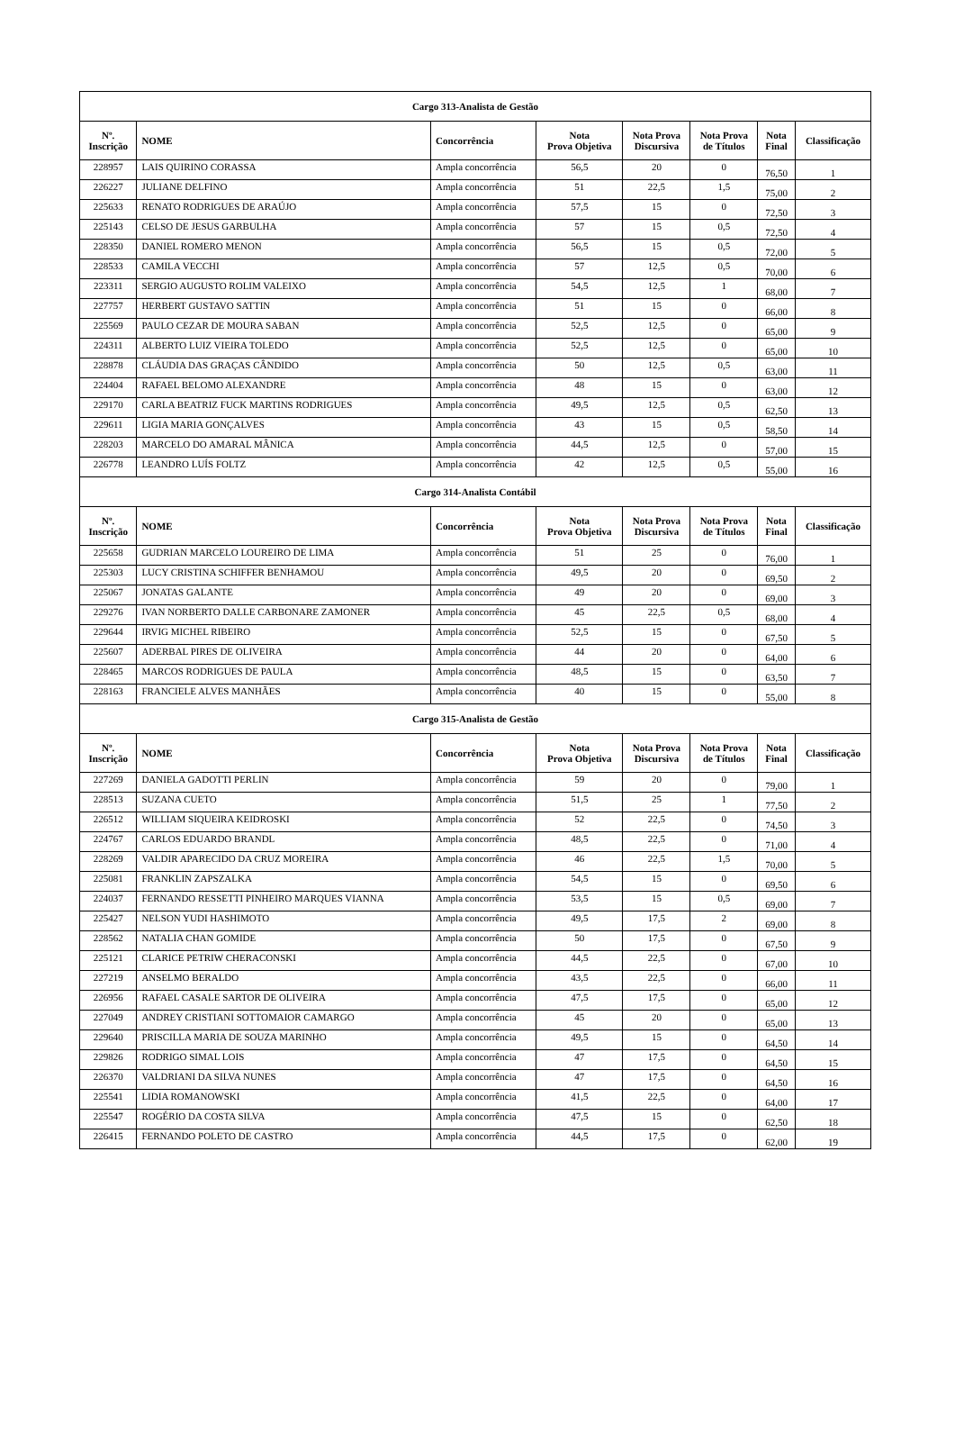| Cargo 313-Analista de Gestão | | | | | | | |
| Nº. Inscrição | NOME | Concorrência | Nota Prova Objetiva | Nota Prova Discursiva | Nota Prova de Títulos | Nota Final | Classificação |
| 228957 | LAIS QUIRINO CORASSA | Ampla concorrência | 56,5 | 20 | 0 | 76,50 | 1 |
| 226227 | JULIANE DELFINO | Ampla concorrência | 51 | 22,5 | 1,5 | 75,00 | 2 |
| 225633 | RENATO RODRIGUES DE ARAÚJO | Ampla concorrência | 57,5 | 15 | 0 | 72,50 | 3 |
| 225143 | CELSO DE JESUS GARBULHA | Ampla concorrência | 57 | 15 | 0,5 | 72,50 | 4 |
| 228350 | DANIEL ROMERO MENON | Ampla concorrência | 56,5 | 15 | 0,5 | 72,00 | 5 |
| 228533 | CAMILA VECCHI | Ampla concorrência | 57 | 12,5 | 0,5 | 70,00 | 6 |
| 223311 | SERGIO AUGUSTO ROLIM VALEIXO | Ampla concorrência | 54,5 | 12,5 | 1 | 68,00 | 7 |
| 227757 | HERBERT GUSTAVO SATTIN | Ampla concorrência | 51 | 15 | 0 | 66,00 | 8 |
| 225569 | PAULO CEZAR DE MOURA SABAN | Ampla concorrência | 52,5 | 12,5 | 0 | 65,00 | 9 |
| 224311 | ALBERTO LUIZ VIEIRA TOLEDO | Ampla concorrência | 52,5 | 12,5 | 0 | 65,00 | 10 |
| 228878 | CLÁUDIA DAS GRAÇAS CÂNDIDO | Ampla concorrência | 50 | 12,5 | 0,5 | 63,00 | 11 |
| 224404 | RAFAEL BELOMO ALEXANDRE | Ampla concorrência | 48 | 15 | 0 | 63,00 | 12 |
| 229170 | CARLA BEATRIZ FUCK MARTINS RODRIGUES | Ampla concorrência | 49,5 | 12,5 | 0,5 | 62,50 | 13 |
| 229611 | LIGIA MARIA GONÇALVES | Ampla concorrência | 43 | 15 | 0,5 | 58,50 | 14 |
| 228203 | MARCELO DO AMARAL MÂNICA | Ampla concorrência | 44,5 | 12,5 | 0 | 57,00 | 15 |
| 226778 | LEANDRO LUÍS FOLTZ | Ampla concorrência | 42 | 12,5 | 0,5 | 55,00 | 16 |
| Cargo 314-Analista Contábil | | | | | | | |
| Nº. Inscrição | NOME | Concorrência | Nota Prova Objetiva | Nota Prova Discursiva | Nota Prova de Títulos | Nota Final | Classificação |
| 225658 | GUDRIAN MARCELO LOUREIRO DE LIMA | Ampla concorrência | 51 | 25 | 0 | 76,00 | 1 |
| 225303 | LUCY CRISTINA SCHIFFER BENHAMOU | Ampla concorrência | 49,5 | 20 | 0 | 69,50 | 2 |
| 225067 | JONATAS GALANTE | Ampla concorrência | 49 | 20 | 0 | 69,00 | 3 |
| 229276 | IVAN NORBERTO DALLE CARBONARE ZAMONER | Ampla concorrência | 45 | 22,5 | 0,5 | 68,00 | 4 |
| 229644 | IRVIG MICHEL RIBEIRO | Ampla concorrência | 52,5 | 15 | 0 | 67,50 | 5 |
| 225607 | ADERBAL PIRES DE OLIVEIRA | Ampla concorrência | 44 | 20 | 0 | 64,00 | 6 |
| 228465 | MARCOS RODRIGUES DE PAULA | Ampla concorrência | 48,5 | 15 | 0 | 63,50 | 7 |
| 228163 | FRANCIELE ALVES MANHÃES | Ampla concorrência | 40 | 15 | 0 | 55,00 | 8 |
| Cargo 315-Analista de Gestão | | | | | | | |
| Nº. Inscrição | NOME | Concorrência | Nota Prova Objetiva | Nota Prova Discursiva | Nota Prova de Títulos | Nota Final | Classificação |
| 227269 | DANIELA GADOTTI PERLIN | Ampla concorrência | 59 | 20 | 0 | 79,00 | 1 |
| 228513 | SUZANA CUETO | Ampla concorrência | 51,5 | 25 | 1 | 77,50 | 2 |
| 226512 | WILLIAM SIQUEIRA KEIDROSKI | Ampla concorrência | 52 | 22,5 | 0 | 74,50 | 3 |
| 224767 | CARLOS EDUARDO BRANDL | Ampla concorrência | 48,5 | 22,5 | 0 | 71,00 | 4 |
| 228269 | VALDIR APARECIDO DA CRUZ MOREIRA | Ampla concorrência | 46 | 22,5 | 1,5 | 70,00 | 5 |
| 225081 | FRANKLIN ZAPSZALKA | Ampla concorrência | 54,5 | 15 | 0 | 69,50 | 6 |
| 224037 | FERNANDO RESSETTI PINHEIRO MARQUES VIANNA | Ampla concorrência | 53,5 | 15 | 0,5 | 69,00 | 7 |
| 225427 | NELSON YUDI HASHIMOTO | Ampla concorrência | 49,5 | 17,5 | 2 | 69,00 | 8 |
| 228562 | NATALIA CHAN GOMIDE | Ampla concorrência | 50 | 17,5 | 0 | 67,50 | 9 |
| 225121 | CLARICE PETRIW CHERACONSKI | Ampla concorrência | 44,5 | 22,5 | 0 | 67,00 | 10 |
| 227219 | ANSELMO BERALDO | Ampla concorrência | 43,5 | 22,5 | 0 | 66,00 | 11 |
| 226956 | RAFAEL CASALE SARTOR DE OLIVEIRA | Ampla concorrência | 47,5 | 17,5 | 0 | 65,00 | 12 |
| 227049 | ANDREY CRISTIANI SOTTOMAIOR CAMARGO | Ampla concorrência | 45 | 20 | 0 | 65,00 | 13 |
| 229640 | PRISCILLA MARIA DE SOUZA MARINHO | Ampla concorrência | 49,5 | 15 | 0 | 64,50 | 14 |
| 229826 | RODRIGO SIMAL LOIS | Ampla concorrência | 47 | 17,5 | 0 | 64,50 | 15 |
| 226370 | VALDRIANI DA SILVA NUNES | Ampla concorrência | 47 | 17,5 | 0 | 64,50 | 16 |
| 225541 | LIDIA ROMANOWSKI | Ampla concorrência | 41,5 | 22,5 | 0 | 64,00 | 17 |
| 225547 | ROGÉRIO DA COSTA SILVA | Ampla concorrência | 47,5 | 15 | 0 | 62,50 | 18 |
| 226415 | FERNANDO POLETO DE CASTRO | Ampla concorrência | 44,5 | 17,5 | 0 | 62,00 | 19 |